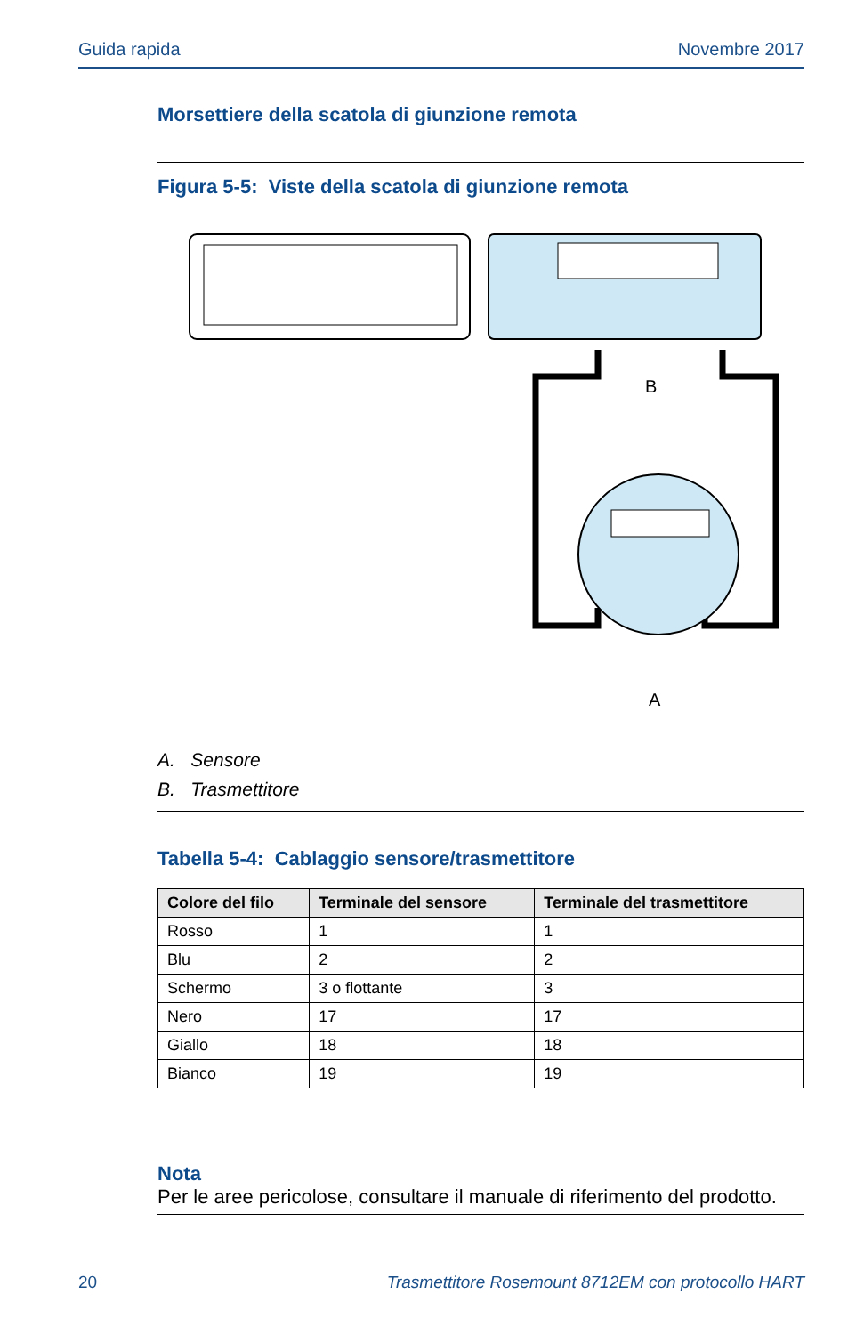Guida rapida Novembre 2017
Morsettiere della scatola di giunzione remota
Figura 5-5: Viste della scatola di giunzione remota
B
A
A. Sensore
B. Trasmettitore
Tabella 5-4: Cablaggio sensore/trasmettitore
| Colore del filo | Terminale del sensore | Terminale del trasmettitore |
| --- | --- | --- |
| Rosso | 1 | 1 |
| Blu | 2 | 2 |
| Schermo | 3 o flottante | 3 |
| Nero | 17 | 17 |
| Giallo | 18 | 18 |
| Bianco | 19 | 19 |
Nota
Per le aree pericolose, consultare il manuale di riferimento del prodotto.
20 Trasmettitore Rosemount 8712EM con protocollo HART